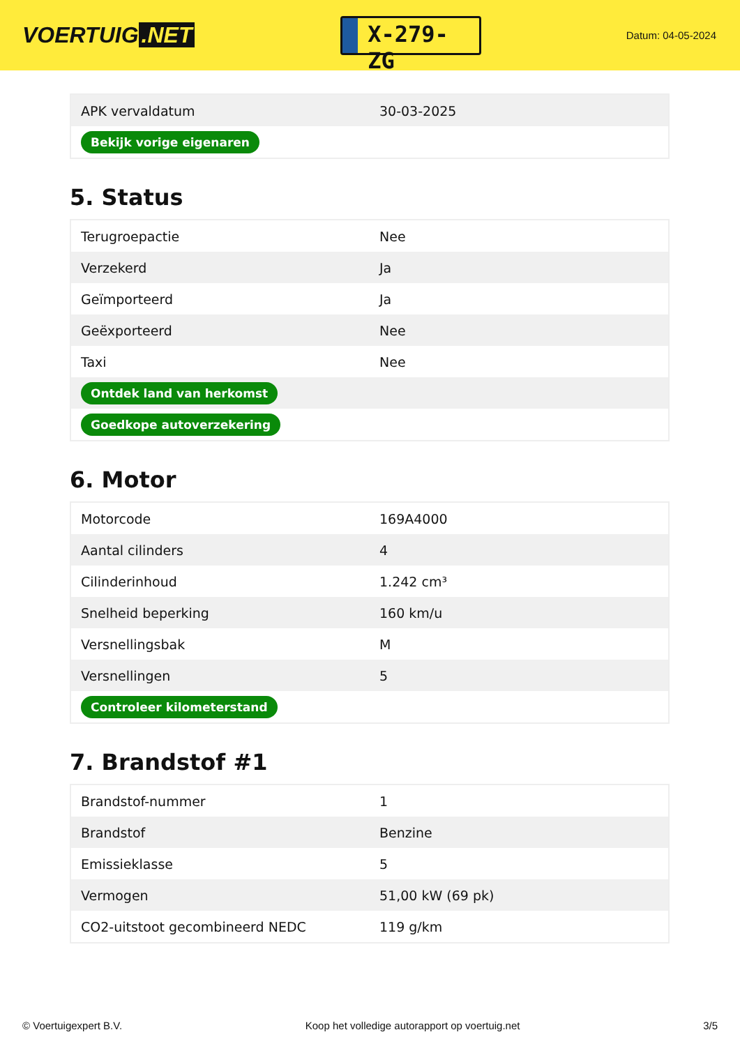VOERTUIG.NET
X-279-ZG
Datum: 04-05-2024
| APK vervaldatum | 30-03-2025 |
| Bekijk vorige eigenaren | |
5. Status
| Terugroepactie | Nee |
| Verzekerd | Ja |
| Geïmporteerd | Ja |
| Geëxporteerd | Nee |
| Taxi | Nee |
| Ontdek land van herkomst | |
| Goedkope autoverzekering | |
6. Motor
| Motorcode | 169A4000 |
| Aantal cilinders | 4 |
| Cilinderinhoud | 1.242 cm³ |
| Snelheid beperking | 160 km/u |
| Versnellingsbak | M |
| Versnellingen | 5 |
| Controleer kilometerstand | |
7. Brandstof #1
| Brandstof-nummer | 1 |
| Brandstof | Benzine |
| Emissieklasse | 5 |
| Vermogen | 51,00 kW (69 pk) |
| CO2-uitstoot gecombineerd NEDC | 119 g/km |
© Voertuigexpert B.V. Koop het volledige autorapport op voertuig.net 3/5